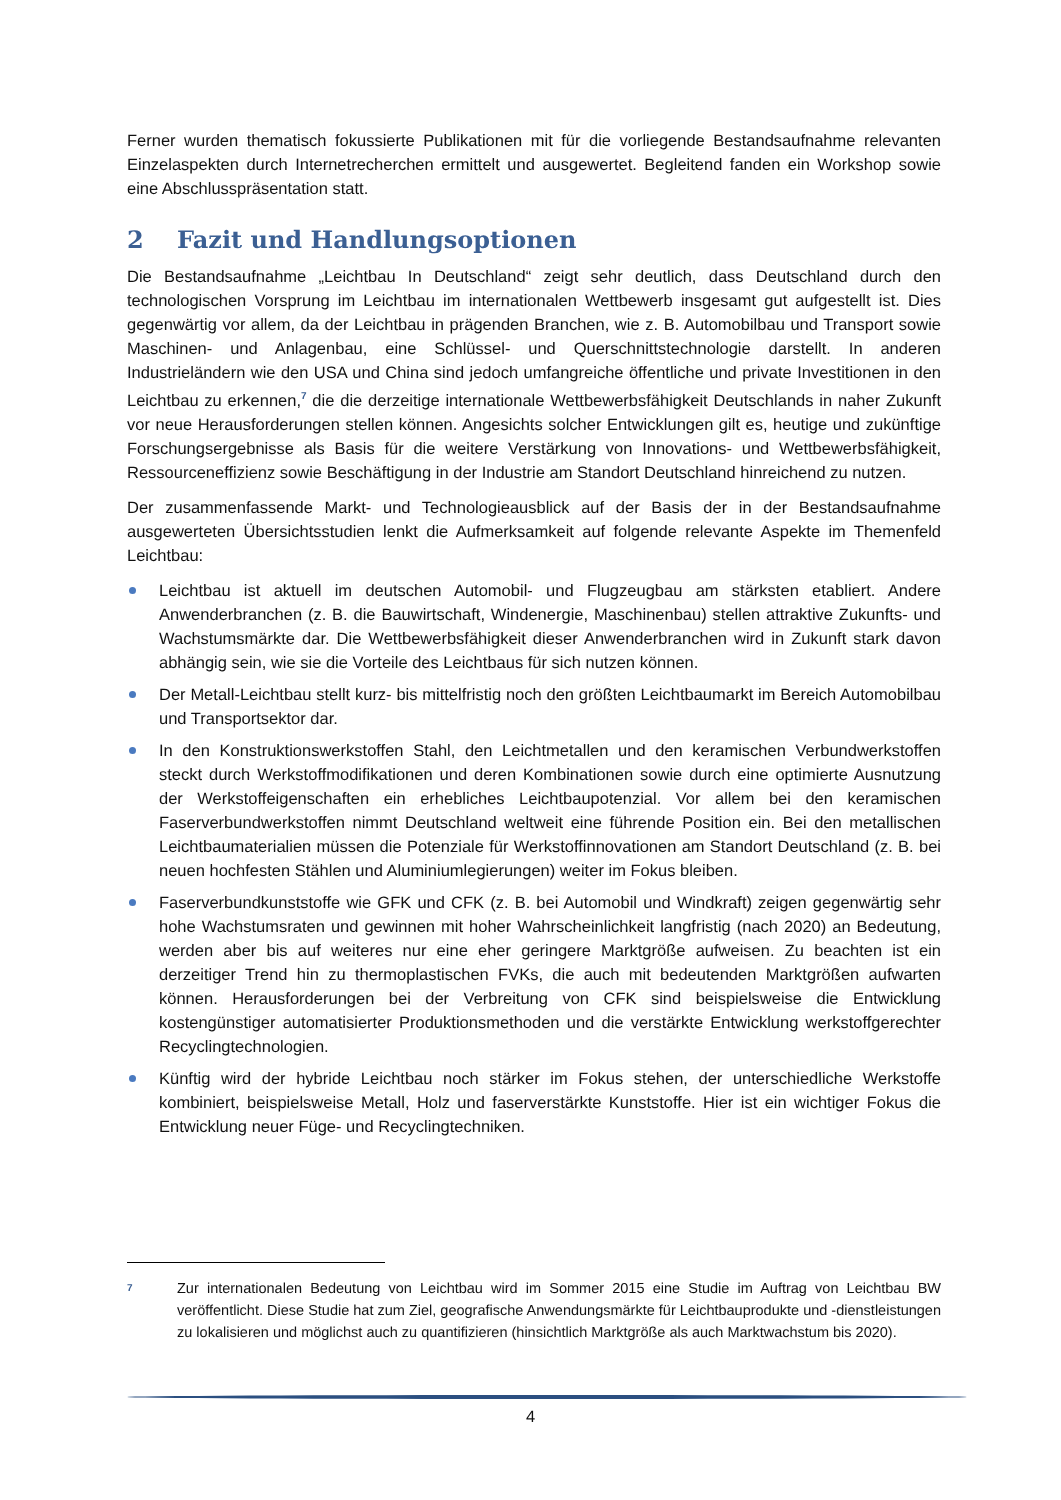Ferner wurden thematisch fokussierte Publikationen mit für die vorliegende Bestandsaufnahme relevanten Einzelaspekten durch Internetrecherchen ermittelt und ausgewertet. Begleitend fanden ein Workshop sowie eine Abschlusspräsentation statt.
2 Fazit und Handlungsoptionen
Die Bestandsaufnahme „Leichtbau In Deutschland“ zeigt sehr deutlich, dass Deutschland durch den technologischen Vorsprung im Leichtbau im internationalen Wettbewerb insgesamt gut aufgestellt ist. Dies gegenwärtig vor allem, da der Leichtbau in prägenden Branchen, wie z. B. Automobilbau und Transport sowie Maschinen- und Anlagenbau, eine Schlüssel- und Querschnittstechnologie darstellt. In anderen Industrieländern wie den USA und China sind jedoch umfangreiche öffentliche und private Investitionen in den Leichtbau zu erkennen,<sup>7</sup> die die derzeitige internationale Wettbewerbsfähigkeit Deutschlands in naher Zukunft vor neue Herausforderungen stellen können. Angesichts solcher Entwicklungen gilt es, heutige und zukünftige Forschungsergebnisse als Basis für die weitere Verstärkung von Innovations- und Wettbewerbsfähigkeit, Ressourceneffizienz sowie Beschäftigung in der Industrie am Standort Deutschland hinreichend zu nutzen.
Der zusammenfassende Markt- und Technologieausblick auf der Basis der in der Bestandsaufnahme ausgewerteten Übersichtsstudien lenkt die Aufmerksamkeit auf folgende relevante Aspekte im Themenfeld Leichtbau:
Leichtbau ist aktuell im deutschen Automobil- und Flugzeugbau am stärksten etabliert. Andere Anwenderbranchen (z. B. die Bauwirtschaft, Windenergie, Maschinenbau) stellen attraktive Zukunfts- und Wachstumsmärkte dar. Die Wettbewerbsfähigkeit dieser Anwenderbranchen wird in Zukunft stark davon abhängig sein, wie sie die Vorteile des Leichtbaus für sich nutzen können.
Der Metall-Leichtbau stellt kurz- bis mittelfristig noch den größten Leichtbaumarkt im Bereich Automobilbau und Transportsektor dar.
In den Konstruktionswerkstoffen Stahl, den Leichtmetallen und den keramischen Verbundwerkstoffen steckt durch Werkstoffmodifikationen und deren Kombinationen sowie durch eine optimierte Ausnutzung der Werkstoffeigenschaften ein erhebliches Leichtbaupotenzial. Vor allem bei den keramischen Faserverbundwerkstoffen nimmt Deutschland weltweit eine führende Position ein. Bei den metallischen Leichtbaumaterialien müssen die Potenziale für Werkstoffinnovationen am Standort Deutschland (z. B. bei neuen hochfesten Stählen und Aluminiumlegierungen) weiter im Fokus bleiben.
Faserverbundkunststoffe wie GFK und CFK (z. B. bei Automobil und Windkraft) zeigen gegenwärtig sehr hohe Wachstumsraten und gewinnen mit hoher Wahrscheinlichkeit langfristig (nach 2020) an Bedeutung, werden aber bis auf weiteres nur eine eher geringere Marktgröße aufweisen. Zu beachten ist ein derzeitiger Trend hin zu thermoplastischen FVKs, die auch mit bedeutenden Marktgrößen aufwarten können. Herausforderungen bei der Verbreitung von CFK sind beispielsweise die Entwicklung kostengünstiger automatisierter Produktionsmethoden und die verstärkte Entwicklung werkstoffgerechter Recyclingtechnologien.
Künftig wird der hybride Leichtbau noch stärker im Fokus stehen, der unterschiedliche Werkstoffe kombiniert, beispielsweise Metall, Holz und faserverstärkte Kunststoffe. Hier ist ein wichtiger Fokus die Entwicklung neuer Füge- und Recyclingtechniken.
7 Zur internationalen Bedeutung von Leichtbau wird im Sommer 2015 eine Studie im Auftrag von Leichtbau BW veröffentlicht. Diese Studie hat zum Ziel, geografische Anwendungsmärkte für Leichtbauprodukte und -dienstleistungen zu lokalisieren und möglichst auch zu quantifizieren (hinsichtlich Marktgröße als auch Marktwachstum bis 2020).
4